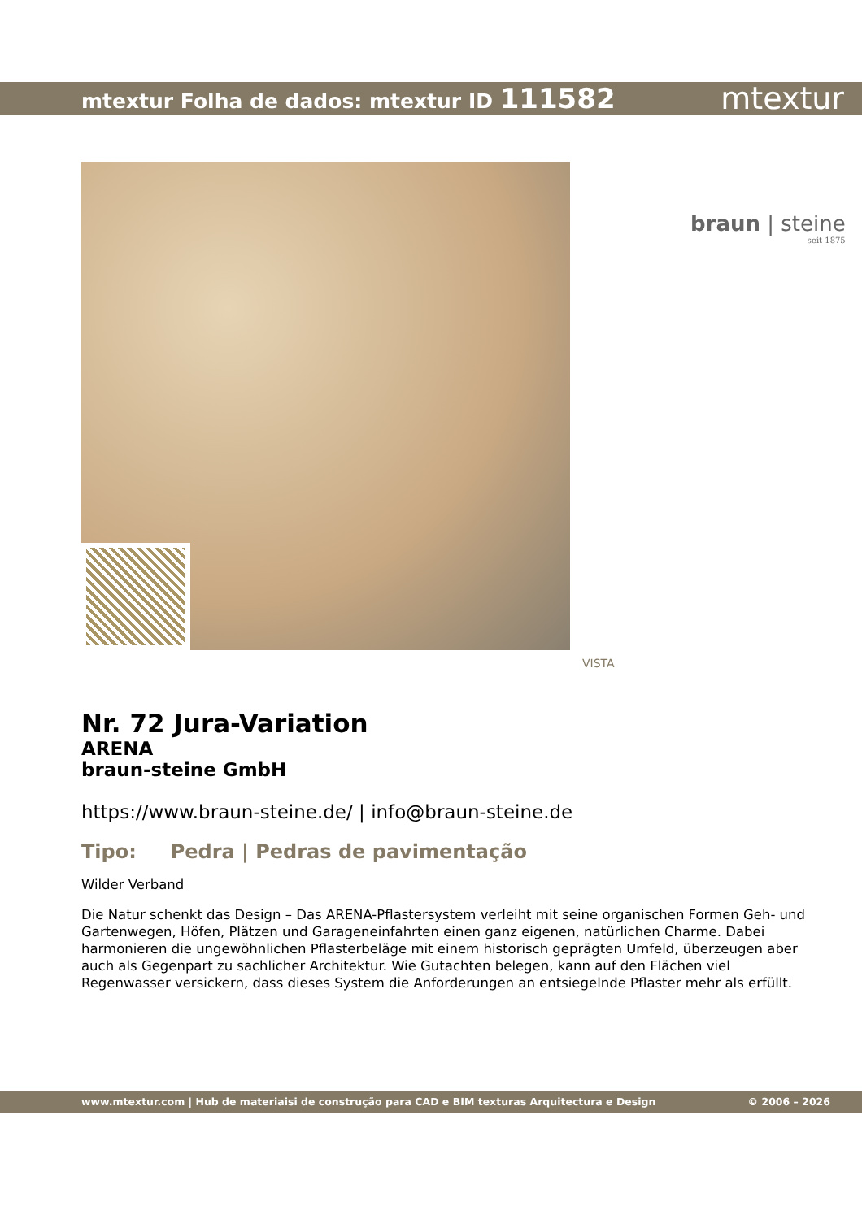mtextur Folha de dados: mtextur ID 111582 mtextur
braun | steine
seit 1875
VISTA
Nr. 72 Jura-Variation
ARENA
braun-steine GmbH
https://www.braun-steine.de/ | info@braun-steine.de
Tipo: Pedra | Pedras de pavimentação
Wilder Verband
Die Natur schenkt das Design – Das ARENA-Pflastersystem verleiht mit seine organischen Formen Geh- und Gartenwegen, Höfen, Plätzen und Garageneinfahrten einen ganz eigenen, natürlichen Charme. Dabei harmonieren die ungewöhnlichen Pflasterbeläge mit einem historisch geprägten Umfeld, überzeugen aber auch als Gegenpart zu sachlicher Architektur. Wie Gutachten belegen, kann auf den Flächen viel Regenwasser versickern, dass dieses System die Anforderungen an entsiegelnde Pflaster mehr als erfüllt.
www.mtextur.com | Hub de materiaisi de construção para CAD e BIM texturas Arquitectura e Design © 2006 – 2026